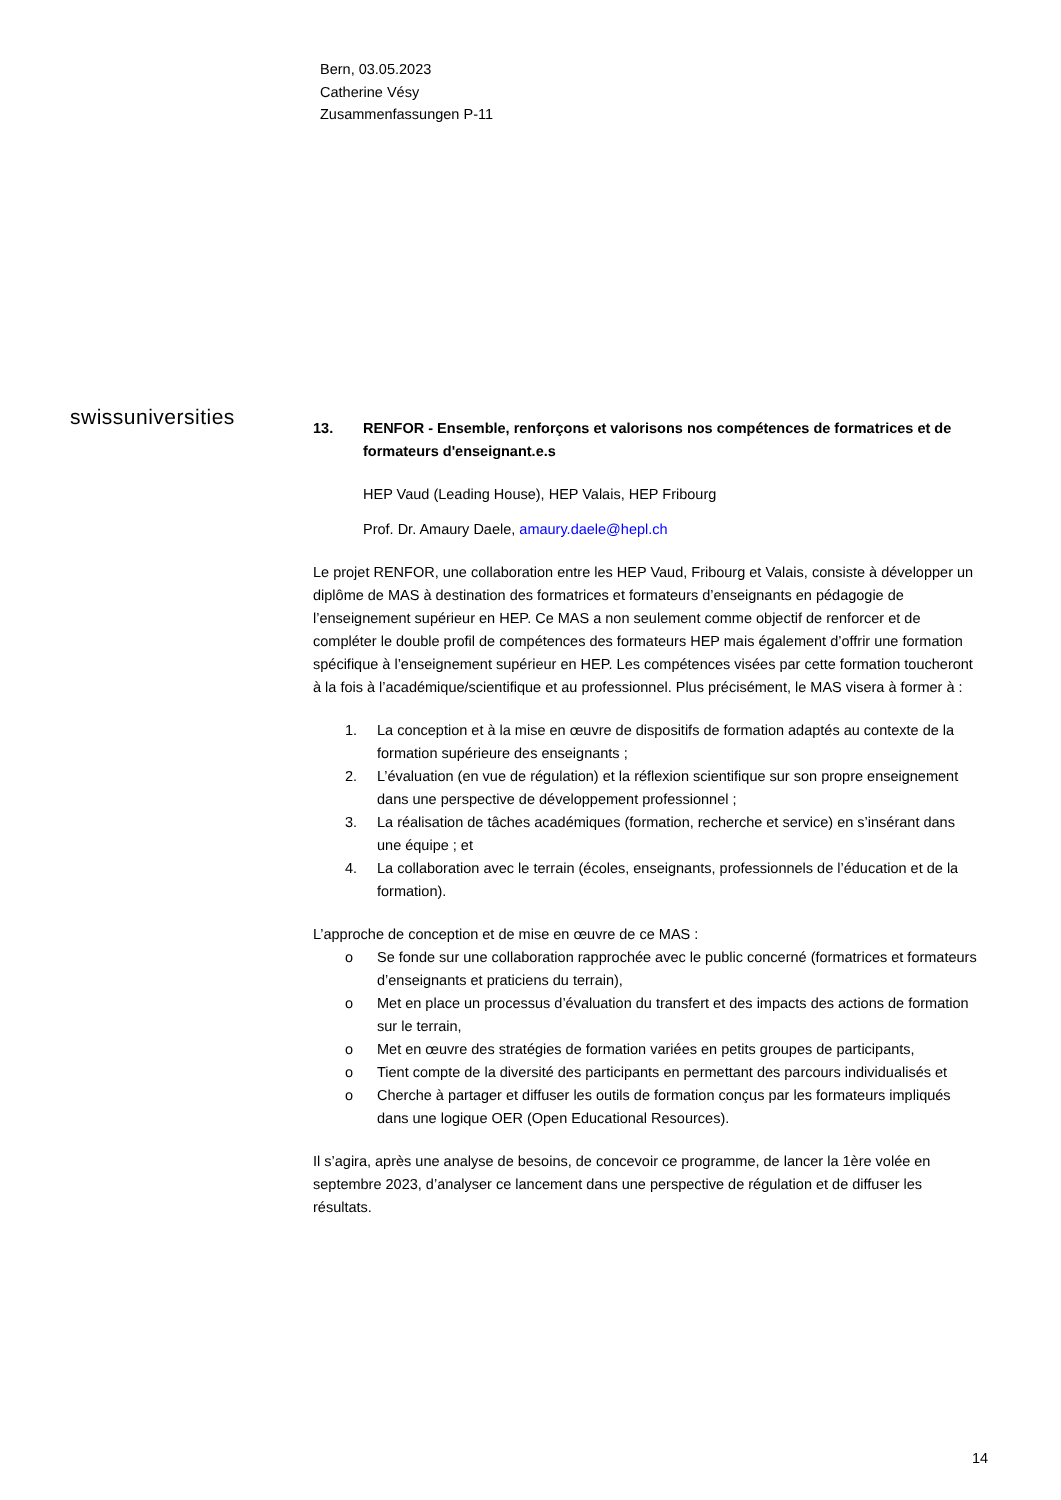Bern, 03.05.2023
Catherine Vésy
Zusammenfassungen P-11
swissuniversities
13. RENFOR - Ensemble, renforçons et valorisons nos compétences de formatrices et de formateurs d'enseignant.e.s
HEP Vaud (Leading House), HEP Valais, HEP Fribourg
Prof. Dr. Amaury Daele, amaury.daele@hepl.ch
Le projet RENFOR, une collaboration entre les HEP Vaud, Fribourg et Valais, consiste à développer un diplôme de MAS à destination des formatrices et formateurs d’enseignants en pédagogie de l’enseignement supérieur en HEP. Ce MAS a non seulement comme objectif de renforcer et de compléter le double profil de compétences des formateurs HEP mais également d’offrir une formation spécifique à l’enseignement supérieur en HEP. Les compétences visées par cette formation toucheront à la fois à l’académique/scientifique et au professionnel. Plus précisément, le MAS visera à former à :
1. La conception et à la mise en œuvre de dispositifs de formation adaptés au contexte de la formation supérieure des enseignants ;
2. L’évaluation (en vue de régulation) et la réflexion scientifique sur son propre enseignement dans une perspective de développement professionnel ;
3. La réalisation de tâches académiques (formation, recherche et service) en s’insérant dans une équipe ; et
4. La collaboration avec le terrain (écoles, enseignants, professionnels de l’éducation et de la formation).
L’approche de conception et de mise en œuvre de ce MAS :
o Se fonde sur une collaboration rapprochée avec le public concerné (formatrices et formateurs d’enseignants et praticiens du terrain),
o Met en place un processus d’évaluation du transfert et des impacts des actions de formation sur le terrain,
o Met en œuvre des stratégies de formation variées en petits groupes de participants,
o Tient compte de la diversité des participants en permettant des parcours individualisés et
o Cherche à partager et diffuser les outils de formation conçus par les formateurs impliqués dans une logique OER (Open Educational Resources).
Il s’agira, après une analyse de besoins, de concevoir ce programme, de lancer la 1ère volée en septembre 2023, d’analyser ce lancement dans une perspective de régulation et de diffuser les résultats.
14